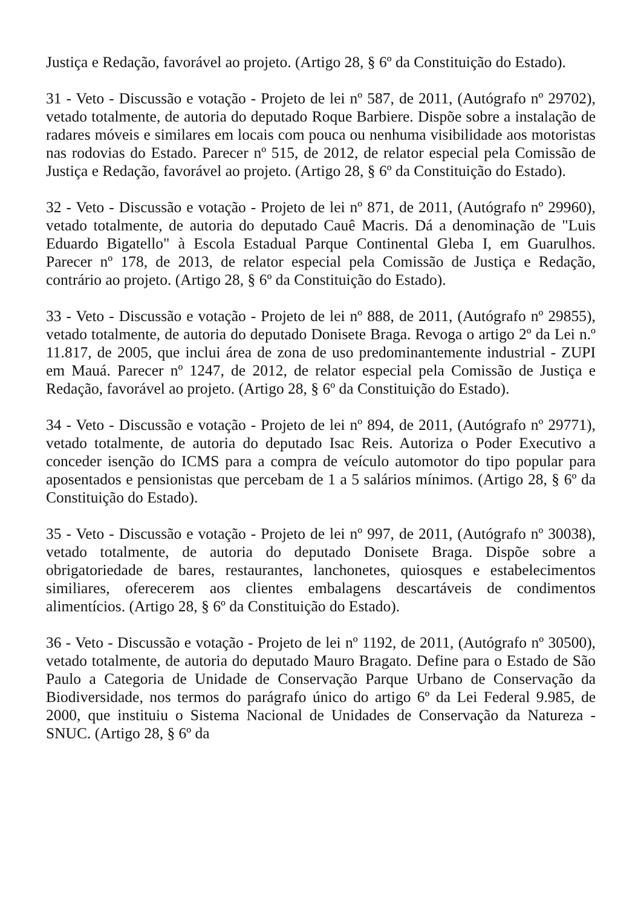Justiça e Redação, favorável ao projeto. (Artigo 28, § 6º da Constituição do Estado).
31 - Veto - Discussão e votação - Projeto de lei nº 587, de 2011, (Autógrafo nº 29702), vetado totalmente, de autoria do deputado Roque Barbiere. Dispõe sobre a instalação de radares móveis e similares em locais com pouca ou nenhuma visibilidade aos motoristas nas rodovias do Estado. Parecer nº 515, de 2012, de relator especial pela Comissão de Justiça e Redação, favorável ao projeto. (Artigo 28, § 6º da Constituição do Estado).
32 - Veto - Discussão e votação - Projeto de lei nº 871, de 2011, (Autógrafo nº 29960), vetado totalmente, de autoria do deputado Cauê Macris. Dá a denominação de "Luis Eduardo Bigatello" à Escola Estadual Parque Continental Gleba I, em Guarulhos. Parecer nº 178, de 2013, de relator especial pela Comissão de Justiça e Redação, contrário ao projeto. (Artigo 28, § 6º da Constituição do Estado).
33 - Veto - Discussão e votação - Projeto de lei nº 888, de 2011, (Autógrafo nº 29855), vetado totalmente, de autoria do deputado Donisete Braga. Revoga o artigo 2º da Lei n.º 11.817, de 2005, que inclui área de zona de uso predominantemente industrial - ZUPI em Mauá. Parecer nº 1247, de 2012, de relator especial pela Comissão de Justiça e Redação, favorável ao projeto. (Artigo 28, § 6º da Constituição do Estado).
34 - Veto - Discussão e votação - Projeto de lei nº 894, de 2011, (Autógrafo nº 29771), vetado totalmente, de autoria do deputado Isac Reis. Autoriza o Poder Executivo a conceder isenção do ICMS para a compra de veículo automotor do tipo popular para aposentados e pensionistas que percebam de 1 a 5 salários mínimos. (Artigo 28, § 6º da Constituição do Estado).
35 - Veto - Discussão e votação - Projeto de lei nº 997, de 2011, (Autógrafo nº 30038), vetado totalmente, de autoria do deputado Donisete Braga. Dispõe sobre a obrigatoriedade de bares, restaurantes, lanchonetes, quiosques e estabelecimentos similiares, oferecerem aos clientes embalagens descartáveis de condimentos alimentícios. (Artigo 28, § 6º da Constituição do Estado).
36 - Veto - Discussão e votação - Projeto de lei nº 1192, de 2011, (Autógrafo nº 30500), vetado totalmente, de autoria do deputado Mauro Bragato. Define para o Estado de São Paulo a Categoria de Unidade de Conservação Parque Urbano de Conservação da Biodiversidade, nos termos do parágrafo único do artigo 6º da Lei Federal 9.985, de 2000, que instituiu o Sistema Nacional de Unidades de Conservação da Natureza - SNUC. (Artigo 28, § 6º da